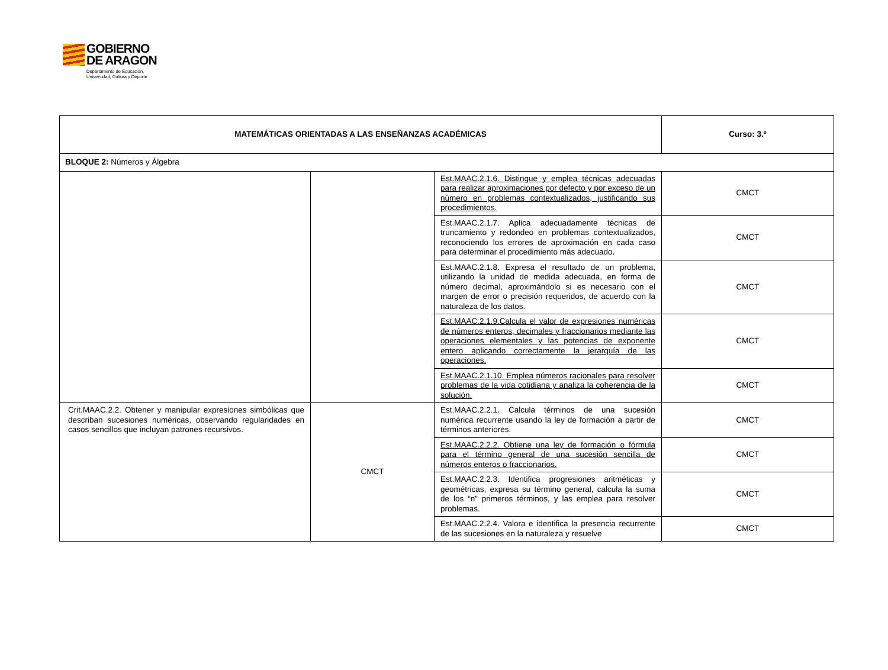GOBIERNO
DE ARAGON
Departamento de Educación,
Universidad, Cultura y Deporte
| MATEMÁTICAS ORIENTADAS A LAS ENSEÑANZAS ACADÉMICAS | | | Curso: 3.º |
| BLOQUE 2: Números y Álgebra | | | |
| | | Est.MAAC.2.1.6. Distingue y emplea técnicas adecuadas para realizar aproximaciones por defecto y por exceso de un número en problemas contextualizados, justificando sus procedimientos. | CMCT |
| | | Est.MAAC.2.1.7. Aplica adecuadamente técnicas de truncamiento y redondeo en problemas contextualizados, reconociendo los errores de aproximación en cada caso para determinar el procedimiento más adecuado. | CMCT |
| | | Est.MAAC.2.1.8. Expresa el resultado de un problema, utilizando la unidad de medida adecuada, en forma de número decimal, aproximándolo si es necesario con el margen de error o precisión requeridos, de acuerdo con la naturaleza de los datos. | CMCT |
| | | Est.MAAC.2.1.9.Calcula el valor de expresiones numéricas de números enteros, decimales y fraccionarios mediante las operaciones elementales y las potencias de exponente entero aplicando correctamente la jerarquía de las operaciones. | CMCT |
| | | Est.MAAC.2.1.10. Emplea números racionales para resolver problemas de la vida cotidiana y analiza la coherencia de la solución. | CMCT |
| Crit.MAAC.2.2. Obtener y manipular expresiones simbólicas que describan sucesiones numéricas, observando regularidades en casos sencillos que incluyan patrones recursivos. | CMCT | Est.MAAC.2.2.1. Calcula términos de una sucesión numérica recurrente usando la ley de formación a partir de términos anteriores. | CMCT |
| | | Est.MAAC.2.2.2. Obtiene una ley de formación o fórmula para el término general de una sucesión sencilla de números enteros o fraccionarios. | CMCT |
| | | Est.MAAC.2.2.3. Identifica progresiones aritméticas y geométricas, expresa su término general, calcula la suma de los “n” primeros términos, y las emplea para resolver problemas. | CMCT |
| | | Est.MAAC.2.2.4. Valora e identifica la presencia recurrente de las sucesiones en la naturaleza y resuelve | CMCT |